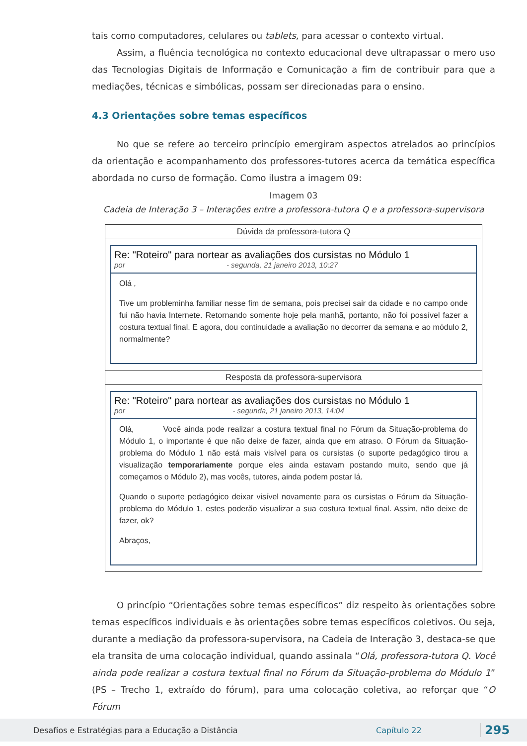tais como computadores, celulares ou tablets, para acessar o contexto virtual.
Assim, a fluência tecnológica no contexto educacional deve ultrapassar o mero uso das Tecnologias Digitais de Informação e Comunicação a fim de contribuir para que a mediações, técnicas e simbólicas, possam ser direcionadas para o ensino.
4.3 Orientações sobre temas específicos
No que se refere ao terceiro princípio emergiram aspectos atrelados ao princípios da orientação e acompanhamento dos professores-tutores acerca da temática específica abordada no curso de formação. Como ilustra a imagem 09:
Imagem 03
Cadeia de Interação 3 – Interações entre a professora-tutora Q e a professora-supervisora
| Dúvida da professora-tutora Q |
| --- |
| Re: "Roteiro" para nortear as avaliações dos cursistas no Módulo 1 por - segunda, 21 janeiro 2013, 10:27 Olá , Tive um probleminha familiar nesse fim de semana, pois precisei sair da cidade e no campo onde fui não havia Internete. Retornando somente hoje pela manhã, portanto, não foi possível fazer a costura textual final. E agora, dou continuidade a avaliação no decorrer da semana e ao módulo 2, normalmente? |
| Resposta da professora-supervisora |
| Re: "Roteiro" para nortear as avaliações dos cursistas no Módulo 1 por - segunda, 21 janeiro 2013, 14:04 Olá, Você ainda pode realizar a costura textual final no Fórum da Situação-problema do Módulo 1, o importante é que não deixe de fazer, ainda que em atraso. O Fórum da Situação-problema do Módulo 1 não está mais visível para os cursistas (o suporte pedagógico tirou a visualização temporariamente porque eles ainda estavam postando muito, sendo que já começamos o Módulo 2), mas vocês, tutores, ainda podem postar lá. Quando o suporte pedagógico deixar visível novamente para os cursistas o Fórum da Situação-problema do Módulo 1, estes poderão visualizar a sua costura textual final. Assim, não deixe de fazer, ok? Abraços, |
O princípio “Orientações sobre temas específicos” diz respeito às orientações sobre temas específicos individuais e às orientações sobre temas específicos coletivos. Ou seja, durante a mediação da professora-supervisora, na Cadeia de Interação 3, destaca-se que ela transita de uma colocação individual, quando assinala “Olá, professora-tutora Q. Você ainda pode realizar a costura textual final no Fórum da Situação-problema do Módulo 1” (PS – Trecho 1, extraído do fórum), para uma colocação coletiva, ao reforçar que “O Fórum
Desafios e Estratégias para a Educação a Distância Capítulo 22 295